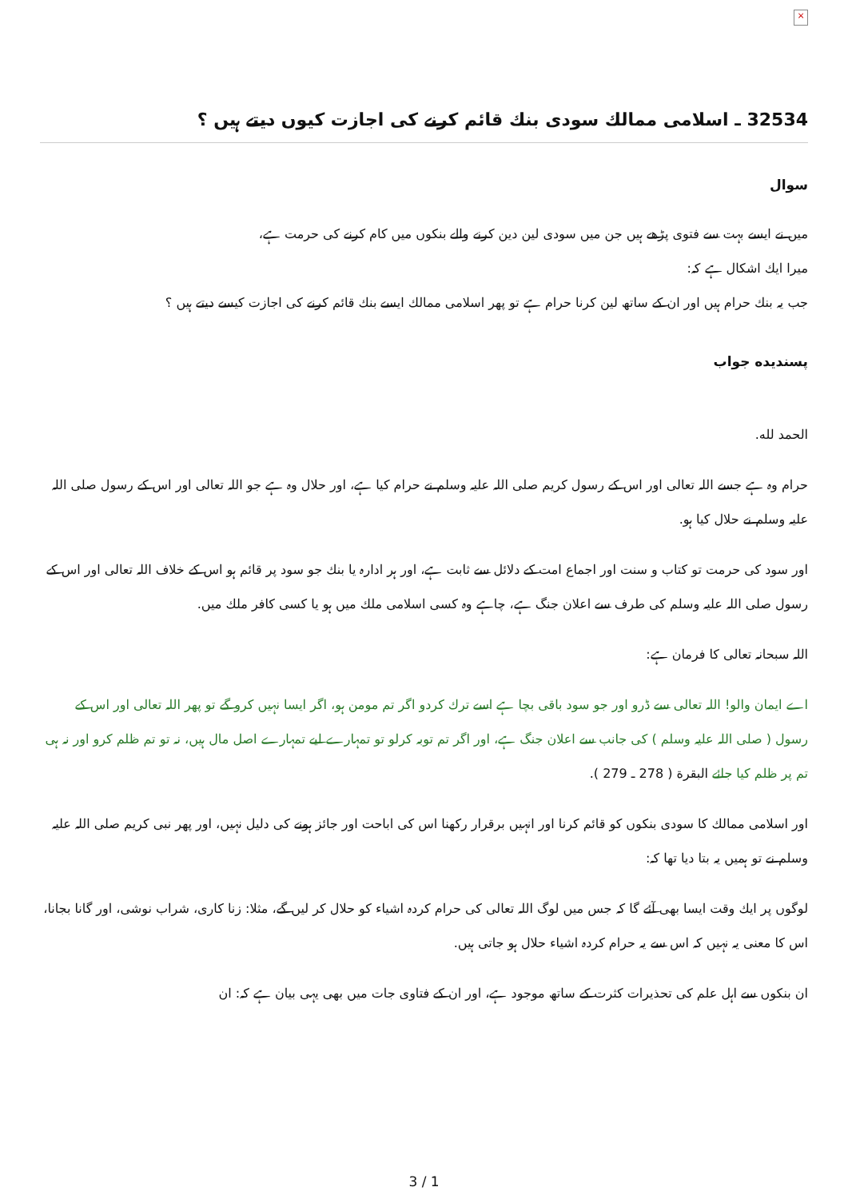×
32534 ـ اسلامی ممالك سودی بنك قائم كرنے كی اجازت كيوں ديتے ہيں ؟
سوال
ميں نے ايسے بہت سے فتوی پڑھے ہيں جن ميں سودی لين دين كرنے والے بنكوں ميں كام كرنے كی حرمت ہے،
ميرا ايك اشكال ہے كہ:
جب يہ بنك حرام ہيں اور ان كے ساتھ لين كرنا حرام ہے تو پھر اسلامی ممالك ايسے بنك قائم كرنے كی اجازت كيسے ديتے ہيں ؟
پسنديده جواب
الحمد لله.
حرام وہ ہے جسے اللہ تعالی اور اس كے رسول كريم صلی اللہ عليہ وسلم نے حرام كيا ہے، اور حلال وہ ہے جو اللہ تعالی اور اس كے رسول صلی اللہ عليہ وسلم نے حلال كيا ہو.
اور سود كی حرمت تو كتاب و سنت اور اجماع امت كے دلائل سے ثابت ہے، اور ہر ادارہ يا بنك جو سود پر قائم ہو اس كے خلاف اللہ تعالی اور اس كے رسول صلی اللہ عليہ وسلم كی طرف سے اعلان جنگ ہے، چاہے وہ كسی اسلامی ملك ميں ہو يا كسی كافر ملك ميں.
اللہ سبحانہ تعالی كا فرمان ہے:
اے ايمان والو! اللہ تعالی سے ڈرو اور جو سود باقی بچا ہے اسے ترك كردو اگر تم مومن ہو، اگر ايسا نہيں كرو گے تو پھر اللہ تعالی اور اس كے رسول ( صلی اللہ عليہ وسلم ) كی جانب سے اعلان جنگ ہے، اور اگر تم توبہ كرلو تو تمہارے ليے تمہارے اصل مال ہيں، نہ تو تم ظلم كرو اور نہ ہی تم پر ظلم كيا جائے البقرة ( 278 ـ 279 ).
اور اسلامی ممالك كا سودی بنكوں كو قائم كرنا اور انہيں برقرار ركھنا اس كی اباحت اور جائز ہونے كی دليل نہيں، اور پھر نبی كريم صلی اللہ عليہ وسلم نے تو ہميں يہ بتا ديا تھا كہ:
لوگوں پر ايك وقت ايسا بھی آئے گا كہ جس ميں لوگ اللہ تعالی كی حرام كردہ اشياء كو حلال كر ليں گے، مثلا: زنا كاری، شراب نوشی، اور گانا بجانا، اس كا معنی يہ نہيں كہ اس سے يہ حرام كردہ اشياء حلال ہو جاتی ہيں.
ان بنكوں سے اہل علم كی تحذيرات كثرت كے ساتھ موجود ہے، اور ان كے فتاوی جات ميں بھی يہی بيان ہے كہ: ان
3 / 1